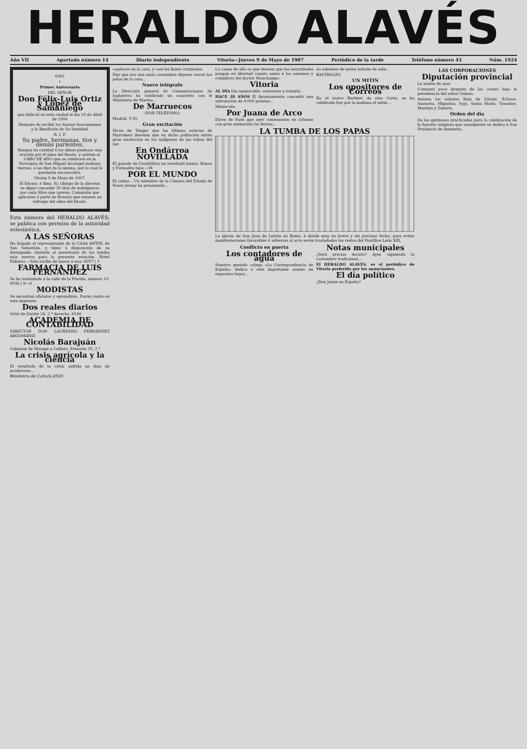HERALDO ALAVÉS
Año VII Apartado número 14 Diario independiente Vitoria—Jueves 9 de Mayo de 1907 Periódico de la tarde Teléfono número 43 Núm. 1924
6962
†
Primer Aniversario
DEL SEÑOR
Don Félix-Luis Ortiz y López de Samaniego
que falleció en esta ciudad el día 10 de Abril de 1906
Después de recibir los Santos Sacramentos y la Bendición de Su Santidad
R. I. P.
Su padre, hermanas, tíos y demás parientes,
Ruegan en caridad á las almas piadosas una oración por el alma del finado, y asistan al CABO DE AÑO que se celebrará en la Parroquia de San Miguel Arcángel mañana viernes, á las diez de la misma, por lo cual le quedarán reconocidos.
Vitoria 9 de Mayo de 1907.
El Excmo. é Ilmo. Sr. Obispo de la diócesis se dignó conceder 50 días de indulgencia por cada Misa que oyeren, Comunión que aplicaren ó parte de Rosario que rezaren en sufragio del alma del finado.
Este número del HERALDO ALAVÉS, se publica con permiso de la autoridad eclesiástica.
A LAS SEÑORAS
Ha llegado el representante de la CASA ANTIN, de San Sebastián, y tiene á disposición de su distinguida clientela el muestrario de los tejidos más nuevos para la presente estación. Hotel Pallares.—Solo recibe de nueve á una. 6957 | 3
FARMACIA DE LUIS FERNÁNDEZ
Se ha trasladado á la calle de la Florida, número 19. 6936 | 8—8
MODISTAS
Se necesitan oficialas y aprendizas. Darán razón en esta imprenta.
Dos reales diarios
Ortiz de Zárate 24, 2.º derecha. 6548
ACADEMIA DE CONTABILIDAD
DIRECTOR DON LAUREANO FERNÁNDEZ ARGOMANIZ
Nicolás Barajuán
Gabinete de Masage y Callista. Estación 29, 2.º
La crisis agrícola y la ciencia
El resultado de la crisis sufrida no deja de producirse...
capilares en la cara, y casi les llamó criminales.
Dijo que era una mala costumbre dejarse crecer los pelos de la cara...
Nuevo telégrafo
La Dirección general de Comunicaciones de Inglaterra ha celebrado un concierto con el Ministerio de Marina...
De Marruecos
(POR TELÉFONO)
Madrid, 3'30.
Gran excitación
Dicen de Tánger que las últimas noticias de Marrakest denotan que en dicha población existe gran excitación en los indígenas de las tribus del sur.
En Ondárroa
NOVILLADA
El ganado de Cuadrillero ha resultado bueno. Bayon y Formalito bien.—M.
POR EL MUNDO
El colmo... Un miembro de la Cámara del Estado de Neuw Jersey ha presentado...
La causa de ello es que desean que las autoridades pongan en libertad cuanto antes á los asesinos y cómplices del doctor Mauchamps.
Vitoria
AL DÍA Día memorable, venturoso y triunfal...
HACE 28 AÑOS El Ayuntamiento concedió una subvención de 8.000 pesetas...
Minúsculo.
Por Juana de Arco
Dicen de París que ayer comenzaron en Orleans con gran animación las fiestas...
no sabemos de quien habrán de salir...
KASTROLES.
UN MITIN
Los opositores de Correos
En el teatro Barbieri de esta Corte, se ha celebrado hoy por la mañana el mitin...
LA TUMBA DE LOS PAPAS
La iglesia de San Juan de Letrán en Roma, á donde muy en breve y sin precisar fecha, para evitar manifestaciones favorables ó adversas al acto serán trasladados los restos del Pontífice León XIII.
Conflicto en puerta
Los contadores de agua
Nuestro querido colega «La Correspondencia de España» dedica á este importante asunto un espacioso lugar...
Notas municipales
¿Será preciso decirlo? Ayer, siguiendo la costumbre tradicional...
El HERALDO ALAVÉS, es el periódico de Vitoria preferido por los anunciantes.
El día político
¿Don Jaime en España?
LAS CORPORACIONES
Diputación provincial
La sesión de ayer
Comenzó poco después de las cuatro bajo la presidencia del señor Guinea.
Asisten los señores Ruiz de Zárate, Echave-Sustaeta, Migueloa, Sojo, Santa María, Tosantos, Montejo y Zulueta.
Orden del día
De las gestiones practicadas para la celebración de la función religiosa que anualmente se dedica á San Prudencio de Armentia...
Ministerio de Cultura 2010